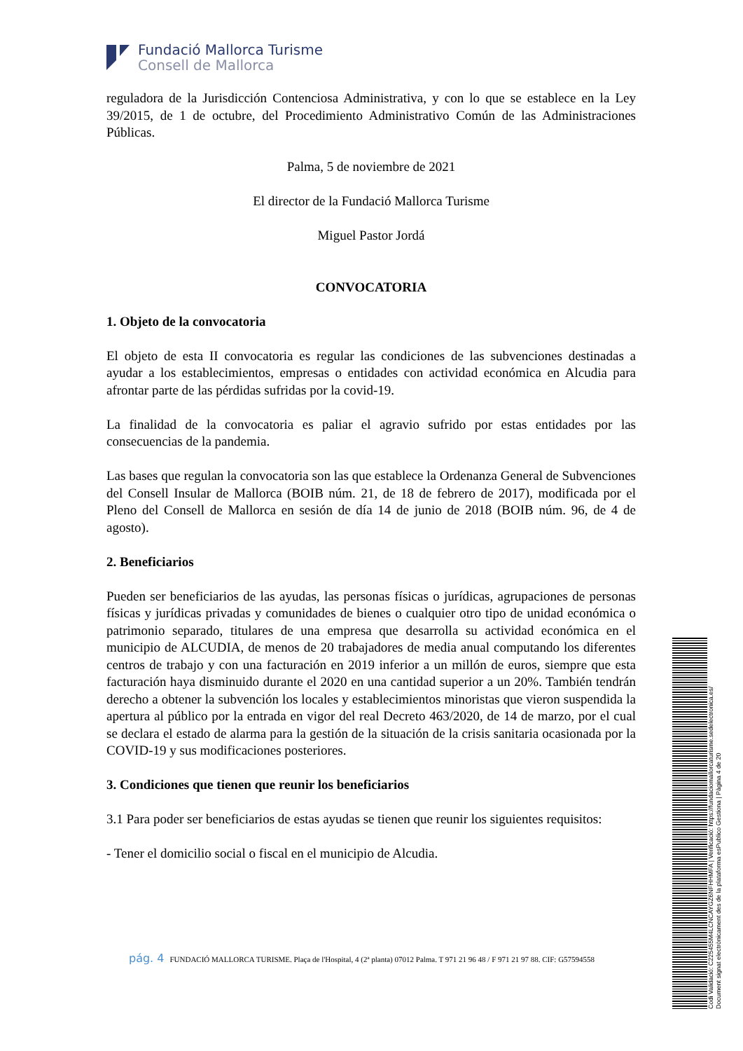Fundació Mallorca Turisme
Consell de Mallorca
reguladora de la Jurisdicción Contenciosa Administrativa, y con lo que se establece en la Ley 39/2015, de 1 de octubre, del Procedimiento Administrativo Común de las Administraciones Públicas.
Palma, 5 de noviembre de 2021
El director de la Fundació Mallorca Turisme
Miguel Pastor Jordá
CONVOCATORIA
1. Objeto de la convocatoria
El objeto de esta II convocatoria es regular las condiciones de las subvenciones destinadas a ayudar a los establecimientos, empresas o entidades con actividad económica en Alcudia para afrontar parte de las pérdidas sufridas por la covid-19.
La finalidad de la convocatoria es paliar el agravio sufrido por estas entidades por las consecuencias de la pandemia.
Las bases que regulan la convocatoria son las que establece la Ordenanza General de Subvenciones del Consell Insular de Mallorca (BOIB núm. 21, de 18 de febrero de 2017), modificada por el Pleno del Consell de Mallorca en sesión de día 14 de junio de 2018 (BOIB núm. 96, de 4 de agosto).
2. Beneficiarios
Pueden ser beneficiarios de las ayudas, las personas físicas o jurídicas, agrupaciones de personas físicas y jurídicas privadas y comunidades de bienes o cualquier otro tipo de unidad económica o patrimonio separado, titulares de una empresa que desarrolla su actividad económica en el municipio de ALCUDIA, de menos de 20 trabajadores de media anual computando los diferentes centros de trabajo y con una facturación en 2019 inferior a un millón de euros, siempre que esta facturación haya disminuido durante el 2020 en una cantidad superior a un 20%. También tendrán derecho a obtener la subvención los locales y establecimientos minoristas que vieron suspendida la apertura al público por la entrada en vigor del real Decreto 463/2020, de 14 de marzo, por el cual se declara el estado de alarma para la gestión de la situación de la crisis sanitaria ocasionada por la COVID-19 y sus modificaciones posteriores.
3. Condiciones que tienen que reunir los beneficiarios
3.1 Para poder ser beneficiarios de estas ayudas se tienen que reunir los siguientes requisitos:
- Tener el domicilio social o fiscal en el municipio de Alcudia.
pág. 4 FUNDACIÓ MALLORCA TURISME. Plaça de l'Hospital, 4 (2ª planta) 07012 Palma. T 971 21 96 48 / F 971 21 97 88. CIF: G57594558
Codi Validació: C225455M4LCNCAYGZ6NFHHMFA | Verificació: https://fundaciomallorcaturisme.sedelectronica.es/
Document signat electrònicament des de la plataforma esPublico Gestiona | Pàgina 4 de 20